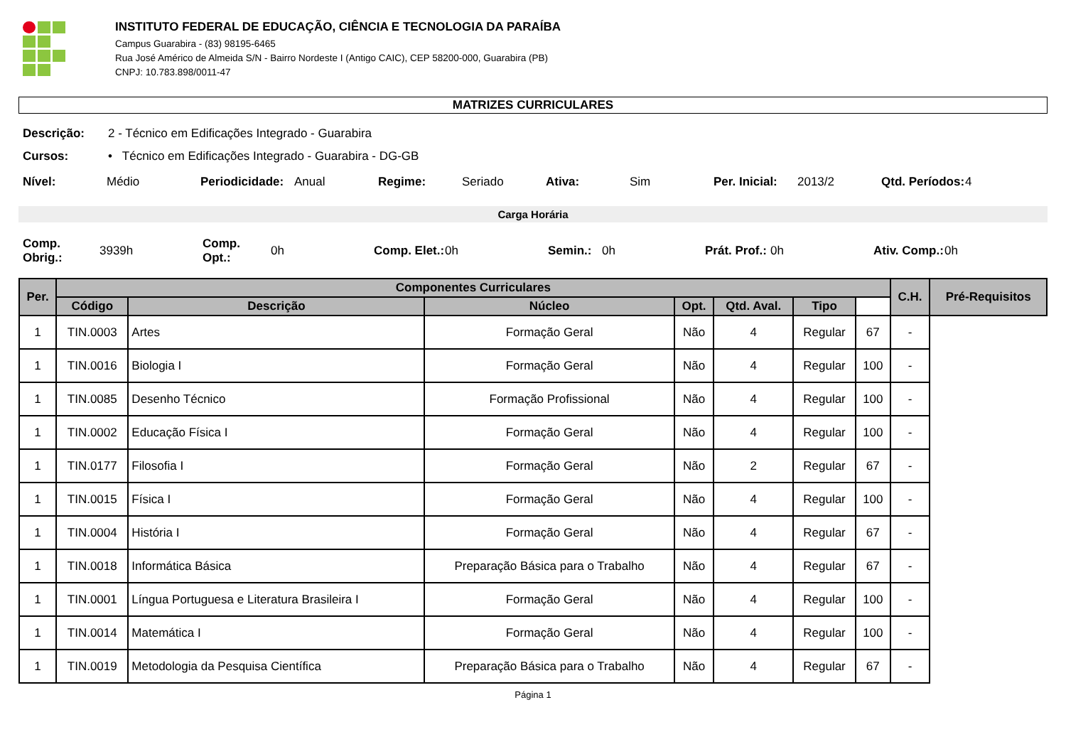INSTITUTO FEDERAL DE EDUCAÇÃO, CIÊNCIA E TECNOLOGIA DA PARAÍBA
Campus Guarabira - (83) 98195-6465
Rua José Américo de Almeida S/N - Bairro Nordeste I (Antigo CAIC), CEP 58200-000, Guarabira (PB)
CNPJ: 10.783.898/0011-47
MATRIZES CURRICULARES
Descrição: 2 - Técnico em Edificações Integrado - Guarabira
Cursos: • Técnico em Edificações Integrado - Guarabira - DG-GB
Nível: Médio Periodicidade: Anual Regime: Seriado Ativa: Sim Per. Inicial: 2013/2 Qtd. Períodos: 4
Carga Horária
Comp. Obrig.: 3939h Comp. Opt.: 0h Comp. Elet.: 0h Semin.: 0h Prát. Prof.: 0h Ativ. Comp.: 0h
| Per. | Componentes Curriculares | | | | | | | C.H. | Pré-Requisitos |
| --- | --- | --- | --- | --- | --- | --- | --- | --- | --- |
| | Código | Descrição | Núcleo | Opt. | Qtd. Aval. | Tipo | | | |
| 1 | TIN.0003 | Artes | Formação Geral | Não | 4 | Regular | 67 | - | |
| 1 | TIN.0016 | Biologia I | Formação Geral | Não | 4 | Regular | 100 | - | |
| 1 | TIN.0085 | Desenho Técnico | Formação Profissional | Não | 4 | Regular | 100 | - | |
| 1 | TIN.0002 | Educação Física I | Formação Geral | Não | 4 | Regular | 100 | - | |
| 1 | TIN.0177 | Filosofia I | Formação Geral | Não | 2 | Regular | 67 | - | |
| 1 | TIN.0015 | Física I | Formação Geral | Não | 4 | Regular | 100 | - | |
| 1 | TIN.0004 | História I | Formação Geral | Não | 4 | Regular | 67 | - | |
| 1 | TIN.0018 | Informática Básica | Preparação Básica para o Trabalho | Não | 4 | Regular | 67 | - | |
| 1 | TIN.0001 | Língua Portuguesa e Literatura Brasileira I | Formação Geral | Não | 4 | Regular | 100 | - | |
| 1 | TIN.0014 | Matemática I | Formação Geral | Não | 4 | Regular | 100 | - | |
| 1 | TIN.0019 | Metodologia da Pesquisa Científica | Preparação Básica para o Trabalho | Não | 4 | Regular | 67 | - | |
Página 1